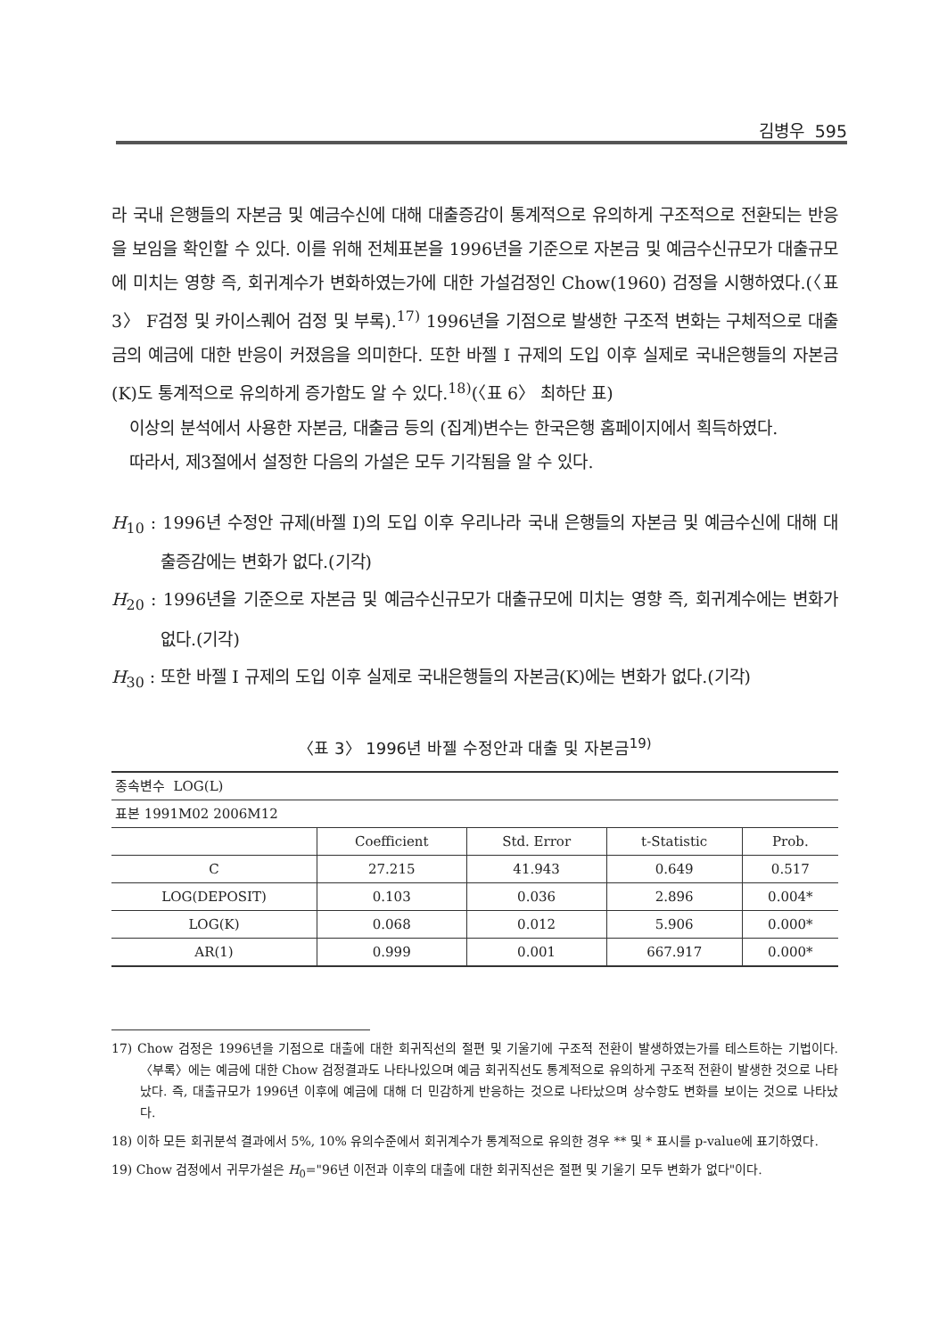김병우 595
라 국내 은행들의 자본금 및 예금수신에 대해 대출증감이 통계적으로 유의하게 구조적으로 전환되는 반응을 보임을 확인할 수 있다. 이를 위해 전체표본을 1996년을 기준으로 자본금 및 예금수신규모가 대출규모에 미치는 영향 즉, 회귀계수가 변화하였는가에 대한 가설검정인 Chow(1960) 검정을 시행하였다.(〈표 3〉 F검정 및 카이스퀘어 검정 및 부록).<sup>17)</sup> 1996년을 기점으로 발생한 구조적 변화는 구체적으로 대출금의 예금에 대한 반응이 커졌음을 의미한다. 또한 바젤 I 규제의 도입 이후 실제로 국내은행들의 자본금(K)도 통계적으로 유의하게 증가함도 알 수 있다.<sup>18)</sup>(〈표 6〉 최하단 표)
이상의 분석에서 사용한 자본금, 대출금 등의 (집계)변수는 한국은행 홈페이지에서 획득하였다.
따라서, 제3절에서 설정한 다음의 가설은 모두 기각됨을 알 수 있다.
H<sub>10</sub> : 1996년 수정안 규제(바젤 I)의 도입 이후 우리나라 국내 은행들의 자본금 및 예금수신에 대해 대출증감에는 변화가 없다.(기각)
H<sub>20</sub> : 1996년을 기준으로 자본금 및 예금수신규모가 대출규모에 미치는 영향 즉, 회귀계수에는 변화가 없다.(기각)
H<sub>30</sub> : 또한 바젤 I 규제의 도입 이후 실제로 국내은행들의 자본금(K)에는 변화가 없다.(기각)
〈표 3〉 1996년 바젤 수정안과 대출 및 자본금<sup>19)</sup>
| 종속변수 LOG(L) | | | | |
| 표본 1991M02 2006M12 | | | | |
| | Coefficient | Std. Error | t-Statistic | Prob. |
| C | 27.215 | 41.943 | 0.649 | 0.517 |
| LOG(DEPOSIT) | 0.103 | 0.036 | 2.896 | 0.004* |
| LOG(K) | 0.068 | 0.012 | 5.906 | 0.000* |
| AR(1) | 0.999 | 0.001 | 667.917 | 0.000* |
17) Chow 검정은 1996년을 기점으로 대출에 대한 회귀직선의 절편 및 기울기에 구조적 전환이 발생하였는가를 테스트하는 기법이다. 〈부록〉에는 예금에 대한 Chow 검정결과도 나타나있으며 예금 회귀직선도 통계적으로 유의하게 구조적 전환이 발생한 것으로 나타났다. 즉, 대출규모가 1996년 이후에 예금에 대해 더 민감하게 반응하는 것으로 나타났으며 상수항도 변화를 보이는 것으로 나타났다.
18) 이하 모든 회귀분석 결과에서 5%, 10% 유의수준에서 회귀계수가 통계적으로 유의한 경우 ** 및 * 표시를 p-value에 표기하였다.
19) Chow 검정에서 귀무가설은 H<sub>0</sub>="96년 이전과 이후의 대출에 대한 회귀직선은 절편 및 기울기 모두 변화가 없다"이다.